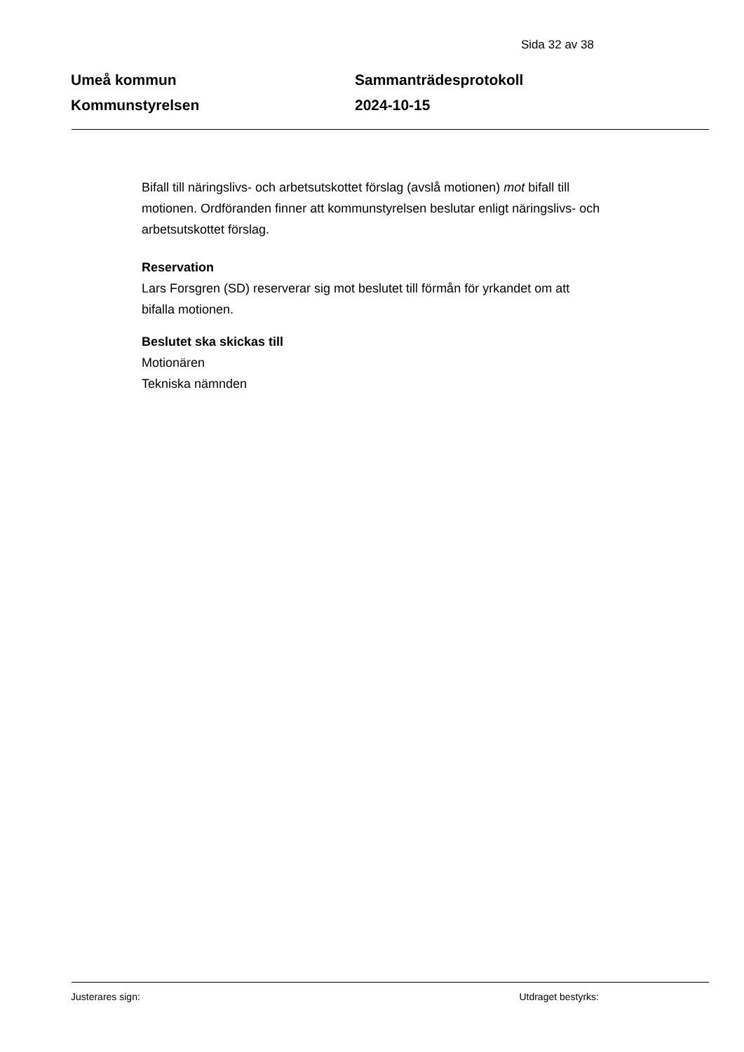Sida 32 av 38
Umeå kommun
Kommunstyrelsen
Sammanträdesprotokoll
2024-10-15
Bifall till näringslivs- och arbetsutskottet förslag (avslå motionen) mot bifall till motionen. Ordföranden finner att kommunstyrelsen beslutar enligt näringslivs- och arbetsutskottet förslag.
Reservation
Lars Forsgren (SD) reserverar sig mot beslutet till förmån för yrkandet om att bifalla motionen.
Beslutet ska skickas till
Motionären
Tekniska nämnden
Justerares sign: Utdraget bestyrks: